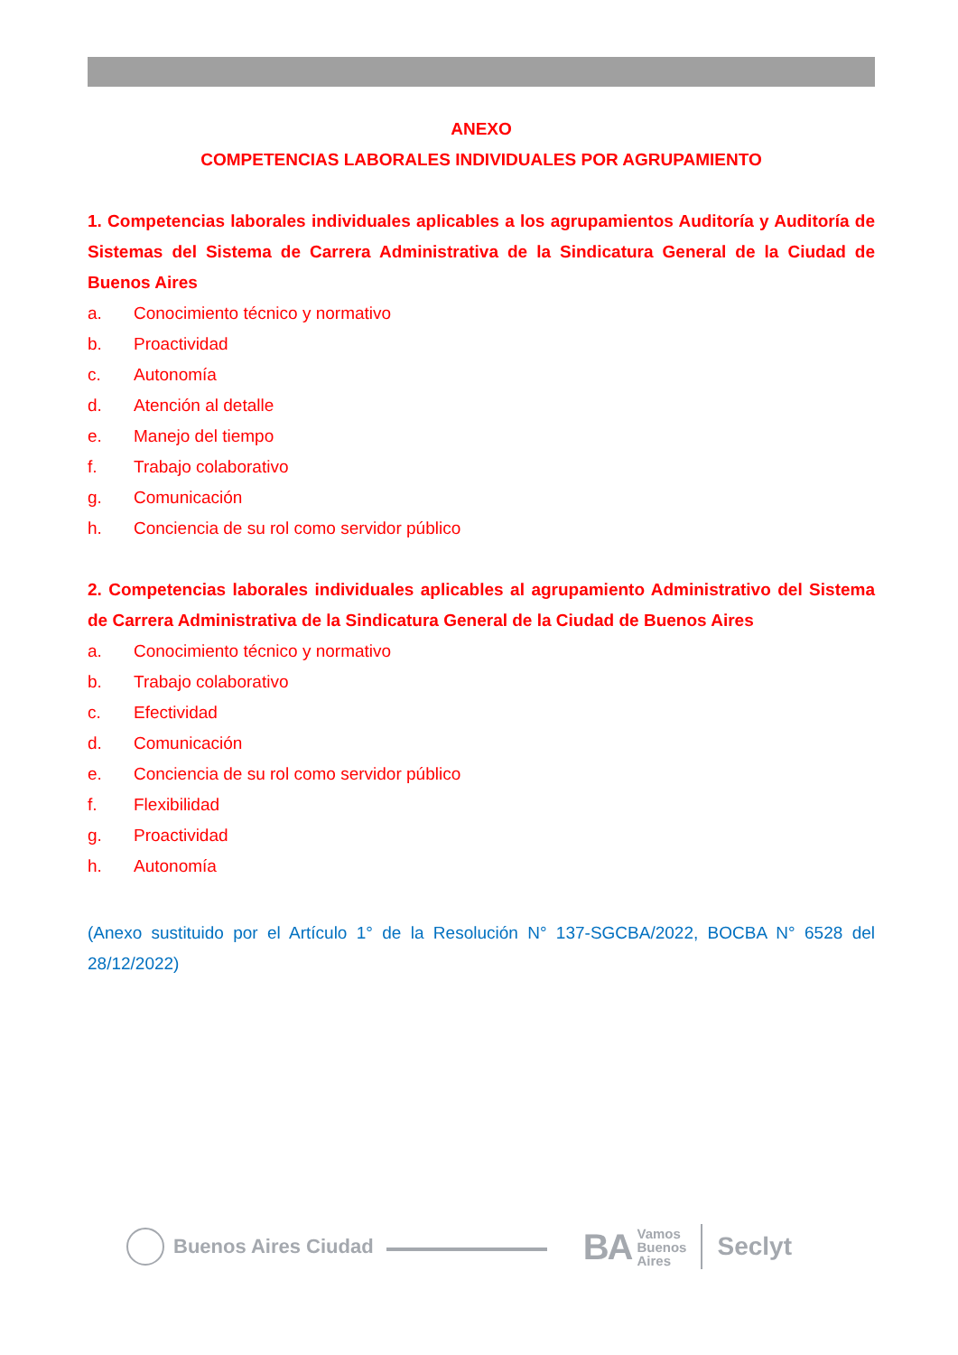ANEXO
COMPETENCIAS LABORALES INDIVIDUALES POR AGRUPAMIENTO
1. Competencias laborales individuales aplicables a los agrupamientos Auditoría y Auditoría de Sistemas del Sistema de Carrera Administrativa de la Sindicatura General de la Ciudad de Buenos Aires
a. Conocimiento técnico y normativo
b. Proactividad
c. Autonomía
d. Atención al detalle
e. Manejo del tiempo
f. Trabajo colaborativo
g. Comunicación
h. Conciencia de su rol como servidor público
2. Competencias laborales individuales aplicables al agrupamiento Administrativo del Sistema de Carrera Administrativa de la Sindicatura General de la Ciudad de Buenos Aires
a. Conocimiento técnico y normativo
b. Trabajo colaborativo
c. Efectividad
d. Comunicación
e. Conciencia de su rol como servidor público
f. Flexibilidad
g. Proactividad
h. Autonomía
(Anexo sustituido por el Artículo 1° de la Resolución N° 137-SGCBA/2022, BOCBA N° 6528 del 28/12/2022)
Buenos Aires Ciudad
BA Vamos
Buenos
Aires
Seclyt